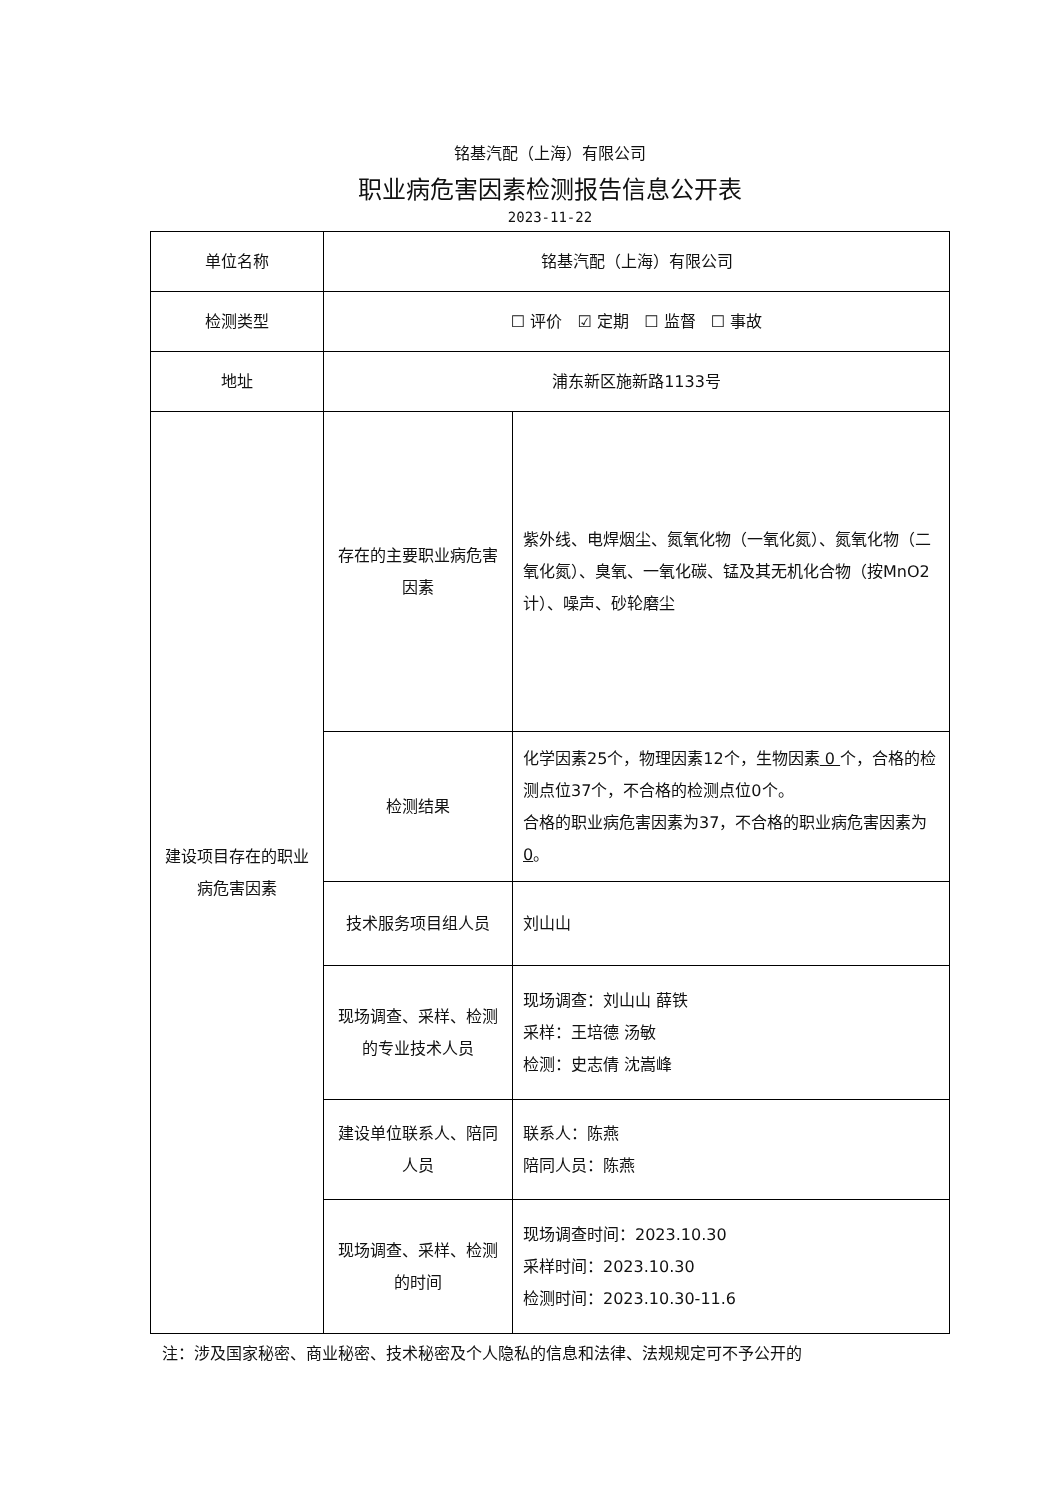铭基汽配（上海）有限公司
职业病危害因素检测报告信息公开表
2023-11-22
| 单位名称 | 铭基汽配（上海）有限公司 | |
| 检测类型 | ☐ 评价 ☑ 定期 ☐ 监督 ☐ 事故 | |
| 地址 | 浦东新区施新路1133号 | |
| 建设项目存在的职业病危害因素 | 存在的主要职业病危害因素 | 紫外线、电焊烟尘、氮氧化物（一氧化氮）、氮氧化物（二氧化氮）、臭氧、一氧化碳、锰及其无机化合物（按MnO2计）、噪声、砂轮磨尘 |
| | 检测结果 | 化学因素25个，物理因素12个，生物因素 0 个，合格的检测点位37个，不合格的检测点位0个。 合格的职业病危害因素为37，不合格的职业病危害因素为 0 。 |
| | 技术服务项目组人员 | 刘山山 |
| | 现场调查、采样、检测的专业技术人员 | 现场调查：刘山山 薛铁 采样：王培德 汤敏 检测：史志倩 沈嵩峰 |
| | 建设单位联系人、陪同人员 | 联系人：陈燕 陪同人员：陈燕 |
| | 现场调查、采样、检测的时间 | 现场调查时间：2023.10.30 采样时间：2023.10.30 检测时间：2023.10.30-11.6 |
注：涉及国家秘密、商业秘密、技术秘密及个人隐私的信息和法律、法规规定可不予公开的